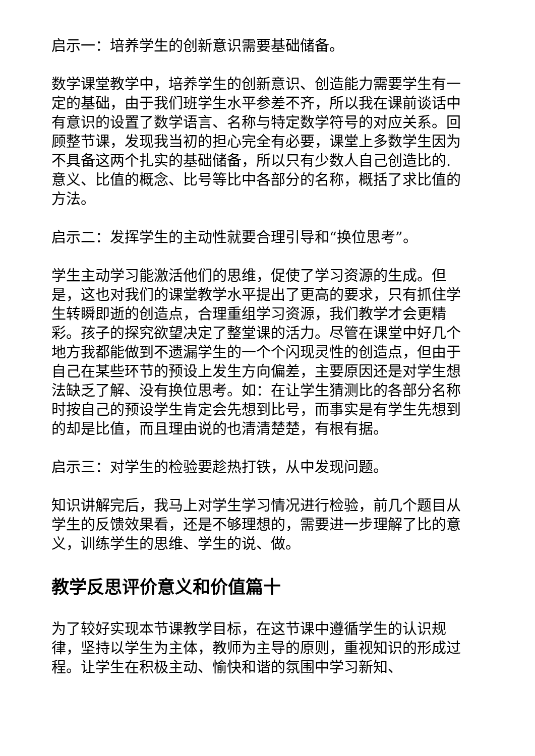启示一：培养学生的创新意识需要基础储备。
数学课堂教学中，培养学生的创新意识、创造能力需要学生有一定的基础，由于我们班学生水平参差不齐，所以我在课前谈话中有意识的设置了数学语言、名称与特定数学符号的对应关系。回顾整节课，发现我当初的担心完全有必要，课堂上多数学生因为不具备这两个扎实的基础储备，所以只有少数人自己创造比的.意义、比值的概念、比号等比中各部分的名称，概括了求比值的方法。
启示二：发挥学生的主动性就要合理引导和“换位思考”。
学生主动学习能激活他们的思维，促使了学习资源的生成。但是，这也对我们的课堂教学水平提出了更高的要求，只有抓住学生转瞬即逝的创造点，合理重组学习资源，我们教学才会更精彩。孩子的探究欲望决定了整堂课的活力。尽管在课堂中好几个地方我都能做到不遗漏学生的一个个闪现灵性的创造点，但由于自己在某些环节的预设上发生方向偏差，主要原因还是对学生想法缺乏了解、没有换位思考。如：在让学生猜测比的各部分名称时按自己的预设学生肯定会先想到比号，而事实是有学生先想到的却是比值，而且理由说的也清清楚楚，有根有据。
启示三：对学生的检验要趁热打铁，从中发现问题。
知识讲解完后，我马上对学生学习情况进行检验，前几个题目从学生的反馈效果看，还是不够理想的，需要进一步理解了比的意义，训练学生的思维、学生的说、做。
教学反思评价意义和价值篇十
为了较好实现本节课教学目标，在这节课中遵循学生的认识规律，坚持以学生为主体，教师为主导的原则，重视知识的形成过程。让学生在积极主动、愉快和谐的氛围中学习新知、